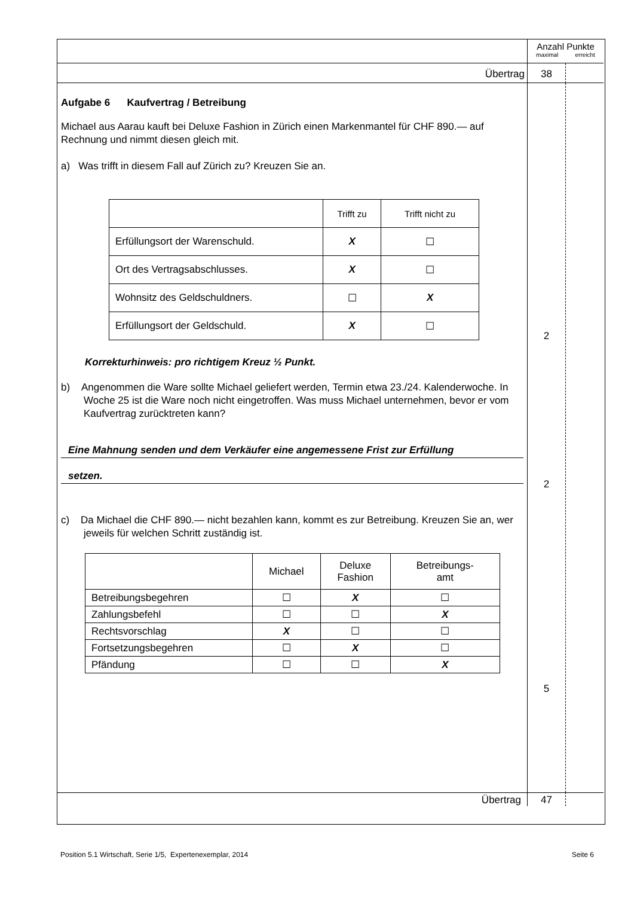Anzahl Punkte
maximal erreicht
Übertrag
38
Aufgabe 6 Kaufvertrag / Betreibung
Michael aus Aarau kauft bei Deluxe Fashion in Zürich einen Markenmantel für CHF 890.— auf Rechnung und nimmt diesen gleich mit.
a) Was trifft in diesem Fall auf Zürich zu? Kreuzen Sie an.
| | Trifft zu | Trifft nicht zu |
| Erfüllungsort der Warenschuld. | X | ☐ |
| Ort des Vertragsabschlusses. | X | ☐ |
| Wohnsitz des Geldschuldners. | ☐ | X |
| Erfüllungsort der Geldschuld. | X | ☐ |
Korrekturhinweis: pro richtigem Kreuz ½ Punkt.
b) Angenommen die Ware sollte Michael geliefert werden, Termin etwa 23./24. Kalenderwoche. In Woche 25 ist die Ware noch nicht eingetroffen. Was muss Michael unternehmen, bevor er vom Kaufvertrag zurücktreten kann?
Eine Mahnung senden und dem Verkäufer eine angemessene Frist zur Erfüllung
setzen.
c) Da Michael die CHF 890.— nicht bezahlen kann, kommt es zur Betreibung. Kreuzen Sie an, wer jeweils für welchen Schritt zuständig ist.
| | Michael | Deluxe Fashion | Betreibungs- amt |
| Betreibungsbegehren | ☐ | X | ☐ |
| Zahlungsbefehl | ☐ | ☐ | X |
| Rechtsvorschlag | X | ☐ | ☐ |
| Fortsetzungsbegehren | ☐ | X | ☐ |
| Pfändung | ☐ | ☐ | X |
2
2
5
Übertrag
47
Position 5.1 Wirtschaft, Serie 1/5, Expertenexemplar, 2014 Seite 6